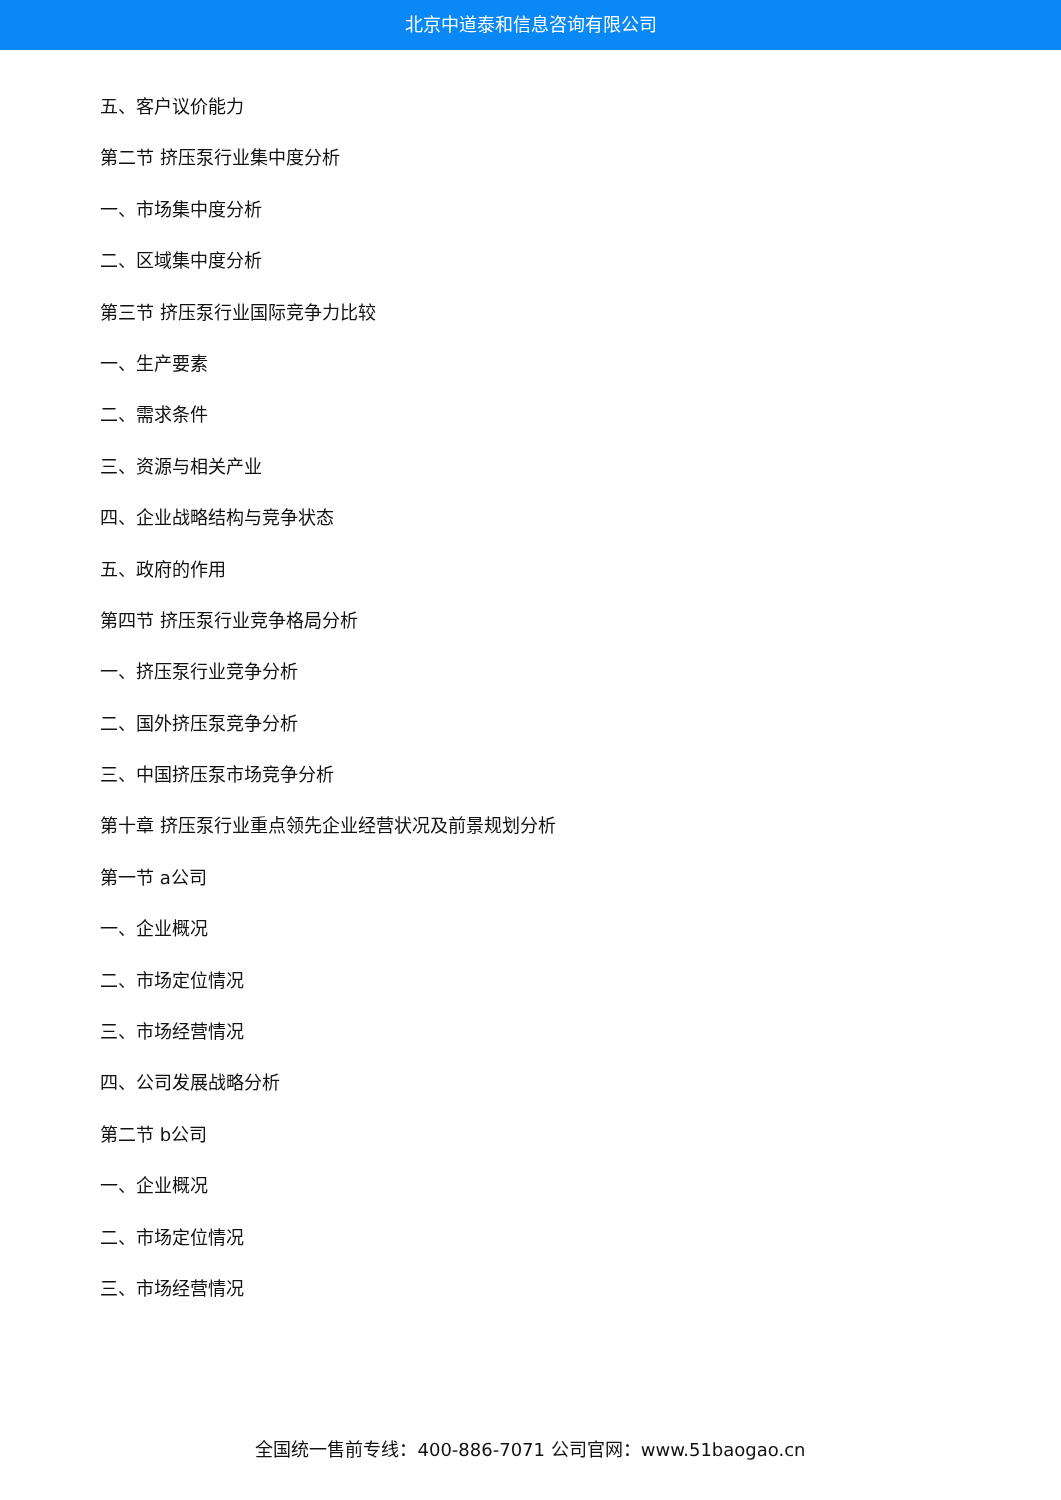北京中道泰和信息咨询有限公司
五、客户议价能力
第二节 挤压泵行业集中度分析
一、市场集中度分析
二、区域集中度分析
第三节 挤压泵行业国际竞争力比较
一、生产要素
二、需求条件
三、资源与相关产业
四、企业战略结构与竞争状态
五、政府的作用
第四节 挤压泵行业竞争格局分析
一、挤压泵行业竞争分析
二、国外挤压泵竞争分析
三、中国挤压泵市场竞争分析
第十章 挤压泵行业重点领先企业经营状况及前景规划分析
第一节 a公司
一、企业概况
二、市场定位情况
三、市场经营情况
四、公司发展战略分析
第二节 b公司
一、企业概况
二、市场定位情况
三、市场经营情况
全国统一售前专线：400-886-7071 公司官网：www.51baogao.cn